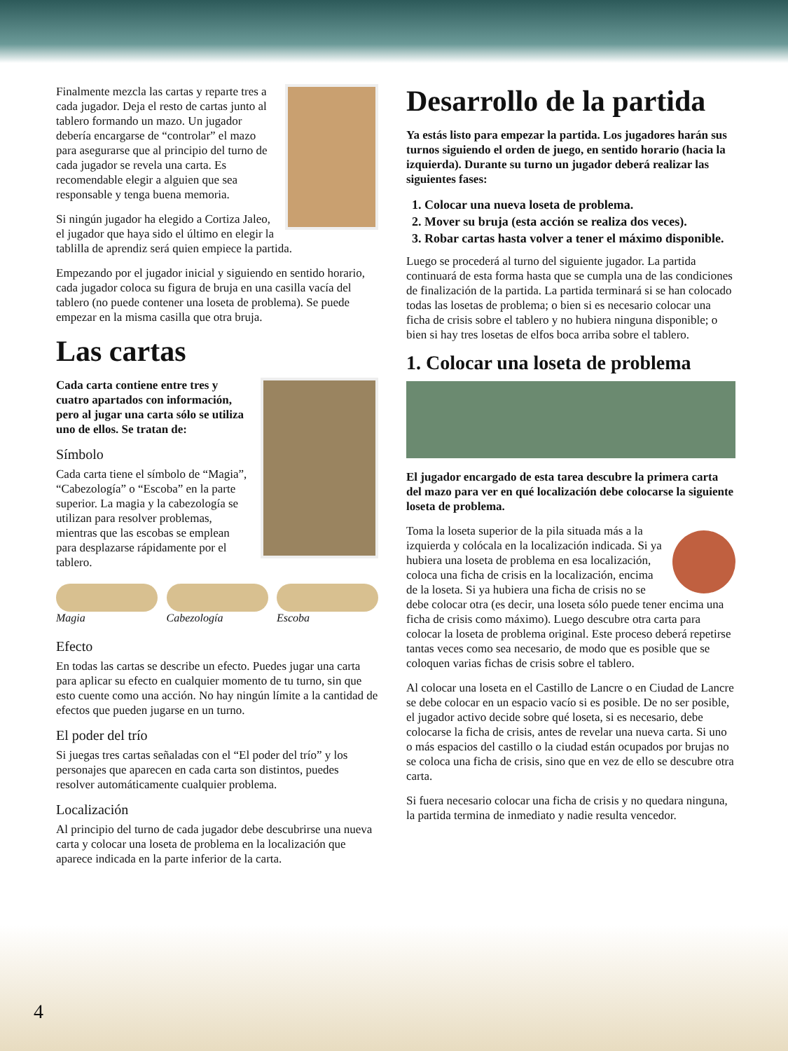Finalmente mezcla las cartas y reparte tres a cada jugador. Deja el resto de cartas junto al tablero formando un mazo. Un jugador debería encargarse de “controlar” el mazo para asegurarse que al principio del turno de cada jugador se revela una carta. Es recomendable elegir a alguien que sea responsable y tenga buena memoria.
Si ningún jugador ha elegido a Cortiza Jaleo, el jugador que haya sido el último en elegir la tablilla de aprendiz será quien empiece la partida.
Empezando por el jugador inicial y siguiendo en sentido horario, cada jugador coloca su figura de bruja en una casilla vacía del tablero (no puede contener una loseta de problema). Se puede empezar en la misma casilla que otra bruja.
Las cartas
Cada carta contiene entre tres y cuatro apartados con información, pero al jugar una carta sólo se utiliza uno de ellos. Se tratan de:
Símbolo
Cada carta tiene el símbolo de “Magia”, “Cabezología” o “Escoba” en la parte superior. La magia y la cabezología se utilizan para resolver problemas, mientras que las escobas se emplean para desplazarse rápidamente por el tablero.
Magia Cabezología Escoba
Efecto
En todas las cartas se describe un efecto. Puedes jugar una carta para aplicar su efecto en cualquier momento de tu turno, sin que esto cuente como una acción. No hay ningún límite a la cantidad de efectos que pueden jugarse en un turno.
El poder del trío
Si juegas tres cartas señaladas con el “El poder del trío” y los personajes que aparecen en cada carta son distintos, puedes resolver automáticamente cualquier problema.
Localización
Al principio del turno de cada jugador debe descubrirse una nueva carta y colocar una loseta de problema en la localización que aparece indicada en la parte inferior de la carta.
Desarrollo de la partida
Ya estás listo para empezar la partida. Los jugadores harán sus turnos siguiendo el orden de juego, en sentido horario (hacia la izquierda). Durante su turno un jugador deberá realizar las siguientes fases:
1. Colocar una nueva loseta de problema.
2. Mover su bruja (esta acción se realiza dos veces).
3. Robar cartas hasta volver a tener el máximo disponible.
Luego se procederá al turno del siguiente jugador. La partida continuará de esta forma hasta que se cumpla una de las condiciones de finalización de la partida. La partida terminará si se han colocado todas las losetas de problema; o bien si es necesario colocar una ficha de crisis sobre el tablero y no hubiera ninguna disponible; o bien si hay tres losetas de elfos boca arriba sobre el tablero.
1. Colocar una loseta de problema
El jugador encargado de esta tarea descubre la primera carta del mazo para ver en qué localización debe colocarse la siguiente loseta de problema.
Toma la loseta superior de la pila situada más a la izquierda y colócala en la localización indicada. Si ya hubiera una loseta de problema en esa localización, coloca una ficha de crisis en la localización, encima de la loseta. Si ya hubiera una ficha de crisis no se debe colocar otra (es decir, una loseta sólo puede tener encima una ficha de crisis como máximo). Luego descubre otra carta para colocar la loseta de problema original. Este proceso deberá repetirse tantas veces como sea necesario, de modo que es posible que se coloquen varias fichas de crisis sobre el tablero.
Al colocar una loseta en el Castillo de Lancre o en Ciudad de Lancre se debe colocar en un espacio vacío si es posible. De no ser posible, el jugador activo decide sobre qué loseta, si es necesario, debe colocarse la ficha de crisis, antes de revelar una nueva carta. Si uno o más espacios del castillo o la ciudad están ocupados por brujas no se coloca una ficha de crisis, sino que en vez de ello se descubre otra carta.
Si fuera necesario colocar una ficha de crisis y no quedara ninguna, la partida termina de inmediato y nadie resulta vencedor.
4